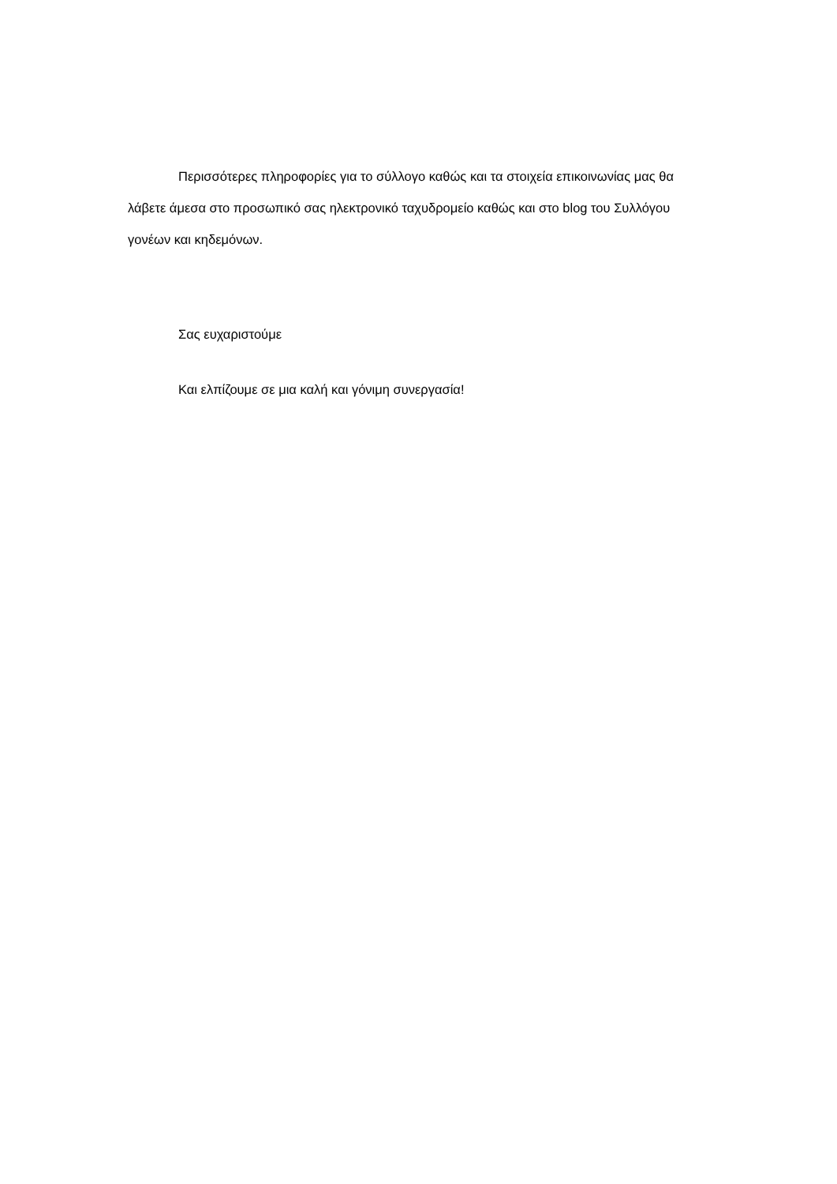Περισσότερες πληροφορίες για το σύλλογο καθώς και τα στοιχεία επικοινωνίας μας θα λάβετε άμεσα στο προσωπικό σας ηλεκτρονικό ταχυδρομείο καθώς και στο blog του Συλλόγου γονέων και κηδεμόνων.
Σας ευχαριστούμε
Και ελπίζουμε σε μια καλή και γόνιμη συνεργασία!